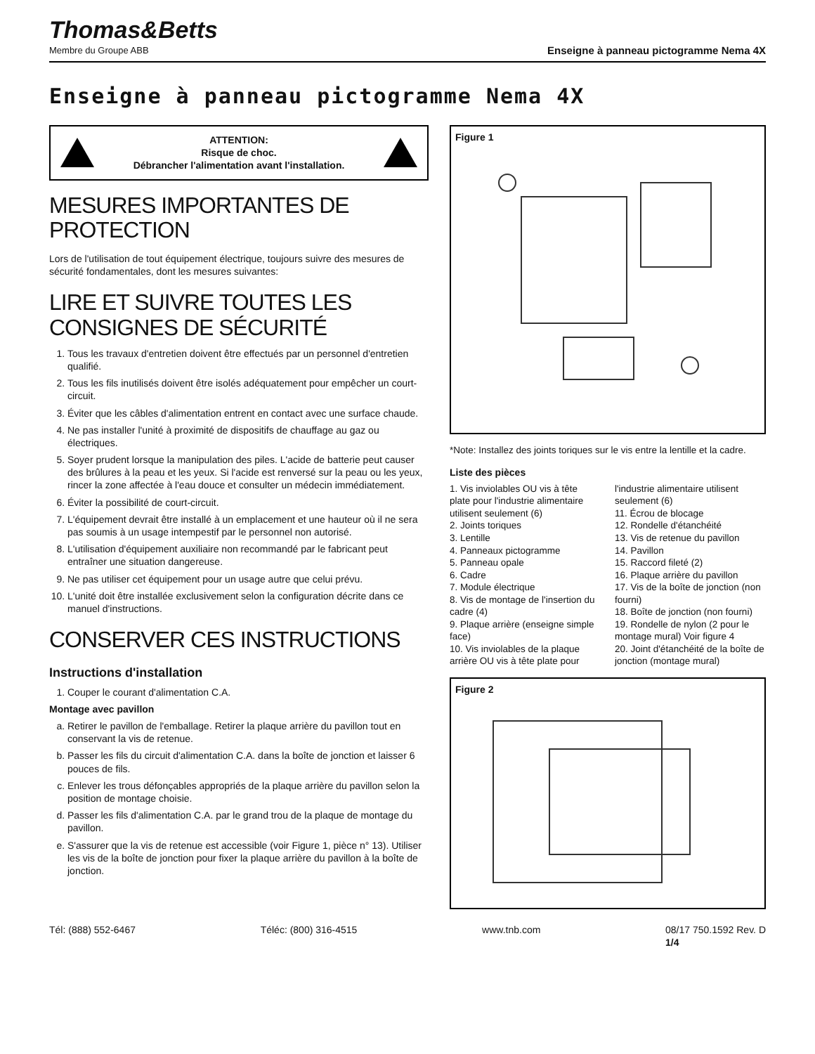Thomas&Betts
Membre du Groupe ABB
Enseigne à panneau pictogramme Nema 4X
Enseigne à panneau pictogramme Nema 4X
ATTENTION:
Risque de choc.
Débrancher l'alimentation avant l'installation.
MESURES IMPORTANTES DE PROTECTION
Lors de l'utilisation de tout équipement électrique, toujours suivre des mesures de sécurité fondamentales, dont les mesures suivantes:
LIRE ET SUIVRE TOUTES LES CONSIGNES DE SÉCURITÉ
1. Tous les travaux d'entretien doivent être effectués par un personnel d'entretien qualifié.
2. Tous les fils inutilisés doivent être isolés adéquatement pour empêcher un court-circuit.
3. Éviter que les câbles d'alimentation entrent en contact avec une surface chaude.
4. Ne pas installer l'unité à proximité de dispositifs de chauffage au gaz ou électriques.
5. Soyer prudent lorsque la manipulation des piles. L'acide de batterie peut causer des brûlures à la peau et les yeux. Si l'acide est renversé sur la peau ou les yeux, rincer la zone affectée à l'eau douce et consulter un médecin immédiatement.
6. Éviter la possibilité de court-circuit.
7. L'équipement devrait être installé à un emplacement et une hauteur où il ne sera pas soumis à un usage intempestif par le personnel non autorisé.
8. L'utilisation d'équipement auxiliaire non recommandé par le fabricant peut entraîner une situation dangereuse.
9. Ne pas utiliser cet équipement pour un usage autre que celui prévu.
10. L'unité doit être installée exclusivement selon la configuration décrite dans ce manuel d'instructions.
CONSERVER CES INSTRUCTIONS
Instructions d'installation
1. Couper le courant d'alimentation C.A.
Montage avec pavillon
a. Retirer le pavillon de l'emballage. Retirer la plaque arrière du pavillon tout en conservant la vis de retenue.
b. Passer les fils du circuit d'alimentation C.A. dans la boîte de jonction et laisser 6 pouces de fils.
c. Enlever les trous défonçables appropriés de la plaque arrière du pavillon selon la position de montage choisie.
d. Passer les fils d'alimentation C.A. par le grand trou de la plaque de montage du pavillon.
e. S'assurer que la vis de retenue est accessible (voir Figure 1, pièce n° 13). Utiliser les vis de la boîte de jonction pour fixer la plaque arrière du pavillon à la boîte de jonction.
Figure 1
*Note: Installez des joints toriques sur le vis entre la lentille et la cadre.
Liste des pièces
1. Vis inviolables OU vis à tête plate pour l'industrie alimentaire utilisent seulement (6)
2. Joints toriques
3. Lentille
4. Panneaux pictogramme
5. Panneau opale
6. Cadre
7. Module électrique
8. Vis de montage de l'insertion du cadre (4)
9. Plaque arrière (enseigne simple face)
10. Vis inviolables de la plaque arrière OU vis à tête plate pour l'industrie alimentaire utilisent seulement (6)
11. Écrou de blocage
12. Rondelle d'étanchéité
13. Vis de retenue du pavillon
14. Pavillon
15. Raccord fileté (2)
16. Plaque arrière du pavillon
17. Vis de la boîte de jonction (non fourni)
18. Boîte de jonction (non fourni)
19. Rondelle de nylon (2 pour le montage mural) Voir figure 4
20. Joint d'étanchéité de la boîte de jonction (montage mural)
Figure 2
Tél: (888) 552-6467 Téléc: (800) 316-4515 www.tnb.com 08/17 750.1592 Rev. D
1/4